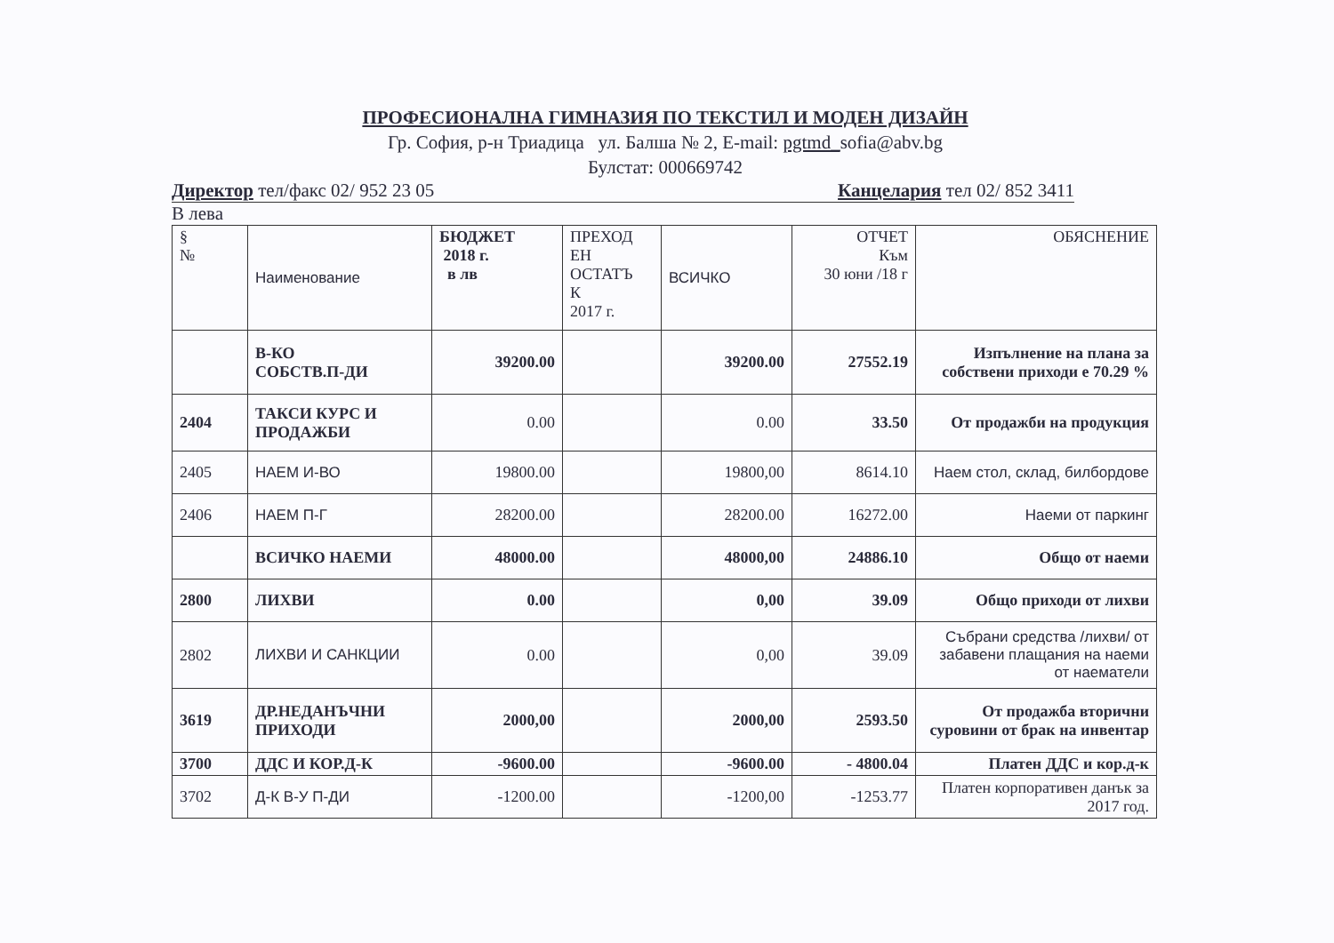ПРОФЕСИОНАЛНА ГИМНАЗИЯ ПО ТЕКСТИЛ И МОДЕН ДИЗАЙН
Гр. София, р-н Триадица ул. Балша № 2, E-mail: pgtmd_sofia@abv.bg
Булстат: 000669742
Директор тел/факс 02/ 952 23 05 Канцелария тел 02/ 852 3411
В лева
| § № | Наименование | БЮДЖЕТ 2018 г. в лв | ПРЕХОД ЕН ОСТАТЪ К 2017 г. | ВСИЧКО | ОТЧЕТ Към 30 юни /18 г | ОБЯСНЕНИЕ |
| | В-КО СОБСТВ.П-ДИ | 39200.00 | | 39200.00 | 27552.19 | Изпълнение на плана за собствени приходи е 70.29 % |
| 2404 | ТАКСИ КУРС И ПРОДАЖБИ | 0.00 | | 0.00 | 33.50 | От продажби на продукция |
| 2405 | НАЕМ И-ВО | 19800.00 | | 19800,00 | 8614.10 | Наем стол, склад, билбордове |
| 2406 | НАЕМ П-Г | 28200.00 | | 28200.00 | 16272.00 | Наеми от паркинг |
| | ВСИЧКО НАЕМИ | 48000.00 | | 48000,00 | 24886.10 | Общо от наеми |
| 2800 | ЛИХВИ | 0.00 | | 0,00 | 39.09 | Общо приходи от лихви |
| 2802 | ЛИХВИ И САНКЦИИ | 0.00 | | 0,00 | 39.09 | Събрани средства /лихви/ от забавени плащания на наеми от наематели |
| 3619 | ДР.НЕДАНЪЧНИ ПРИХОДИ | 2000,00 | | 2000,00 | 2593.50 | От продажба вторични суровини от брак на инвентар |
| 3700 | ДДС И КОР.Д-К | -9600.00 | | -9600.00 | - 4800.04 | Платен ДДС и кор.д-к |
| 3702 | Д-К В-У П-ДИ | -1200.00 | | -1200,00 | -1253.77 | Платен корпоративен данък за 2017 год. |